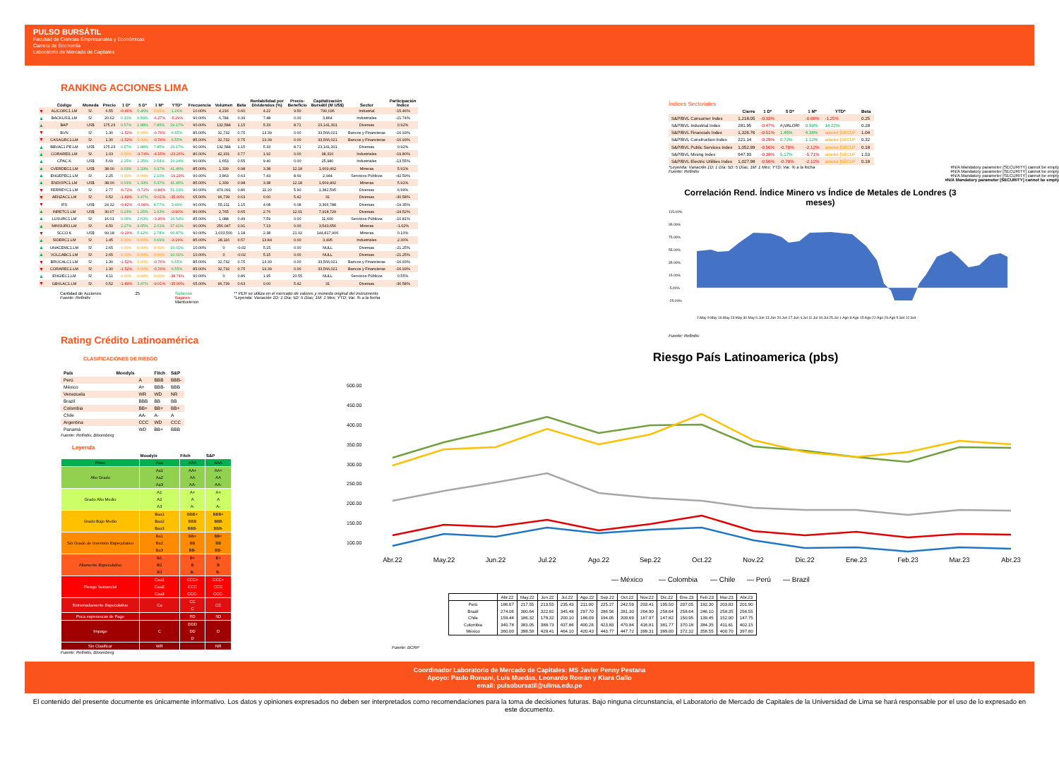PULSO BURSÁTIL
Facultad de Ciencias Empresariales y Económicas
Carrera de Economía
Laboratorio de Mercado de Capitales
RANKING ACCIONES LIMA
| | Código | Moneda | Precio | 1 D* | 5 D* | 1 M* | YTD* | Frecuencia | Volumen | Beta | Rentabilidad por Dividendos (%) | Precio- Beneficio | Capitalización Bursátil (M US$) | Sector | Participación Índice |
| --- | --- | --- | --- | --- | --- | --- | --- | --- | --- | --- | --- | --- | --- | --- | --- |
| ▼ | ALICORC1.LM | S/. | 6.55 | -0.46% | 0.46% | 0.00% | 1.26% | 10.00% | 4,216 | 0.60 | 4.22 | 9.50 | 790,036 | Industrial | -15.46% |
| ▲ | BACKUSI1.LM | S/. | 20.62 | 0.10% | 0.59% | -6.27% | -5.29% | 90.00% | 6,784 | 0.39 | 7.48 | 0.00 | 3,864 | Industriales | -21.74% |
| ▲ | BAP | US$ | 175.23 | 0.57% | 1.88% | 7.85% | 29.17% | 90.00% | 132,584 | 1.15 | 5.33 | 8.71 | 23,141,301 | Diversas | 0.92% |
| ▼ | BVN | S/. | 1.30 | -1.52% | 0.00% | -0.76% | 6.55% | 85.00% | 32,732 | 0.75 | 13.39 | 0.00 | 33,566,021 | Bancos y Financieras | -16.93% |
| ▼ | CASAGRC1.LM | S/. | 1.30 | -1.52% | 0.00% | -0.76% | 6.55% | 85.00% | 32,732 | 0.75 | 13.39 | 0.00 | 33,566,021 | Bancos y Financieras | -16.93% |
| ▲ | BBVAC1 PE.LM | US$ | 175.23 | 0.57% | 1.88% | 7.85% | 29.17% | 90.00% | 132,584 | 1.15 | 5.33 | 8.71 | 23,141,301 | Diversas | 0.92% |
| ▲ | CORAREI1.LM | S/. | 1.03 | 0.00% | -3.74% | -4.15% | -23.26% | 80.00% | 42,331 | 0.77 | 1.92 | 0.00 | 38,310 | Industriales | -19.80% |
| ▲ | CPAC.K | US$ | 5.69 | 2.15% | 1.25% | 2.54% | 10.24% | 90.00% | 1,653 | 0.55 | 9.40 | 0.00 | 25,980 | Industriales | -13.55% |
| ▲ | CVERDEC1.LM | US$ | 38.00 | 0.03% | 1.33% | 0.37% | 41.46% | 85.00% | 1,339 | 0.98 | 3.38 | 12.18 | 1,609,402 | Mineras | 5.91% |
| ▲ | ENGEPEC1.LM | S/. | 2.25 | 0.00% | 0.00% | 2.10% | -19.23% | 90.00% | 3,863 | 0.63 | 7.43 | 8.69 | 2,944 | Servicios Públicos | -42.59% |
| ▲ | ENDISPC1.LM | US$ | 38.00 | 0.03% | 1.33% | 0.37% | 41.46% | 85.00% | 1,339 | 0.98 | 3.38 | 12.18 | 1,609,402 | Mineras | 5.91% |
| ▼ | FERREYC1.LM | S/. | 2.77 | -0.72% | -0.72% | -0.84% | 51.13% | 90.00% | 479,091 | 0.86 | 11.20 | 5.90 | 1,382,595 | Diversas | 6.99% |
| ▼ | AENZAC1.LM | S/. | 0.52 | -1.89% | 3.47% | -9.01% | -35.00% | 65.00% | 96,739 | 0.63 | 0.00 | 5.42 | 31 | Diversas | -30.58% |
| ▼ | IFS | US$ | 24.32 | -0.82% | -0.08% | 8.77% | 3.49% | 90.00% | 55,211 | 1.15 | 4.08 | 6.08 | 3,366,788 | Diversas | -19.35% |
| ▲ | INRETC1.LM | US$ | 30.07 | 0.23% | 1.25% | 1.93% | -3.90% | 80.00% | 2,765 | 0.65 | 2.76 | 12.01 | 7,918,729 | Diversas | -24.52% |
| ▲ | LUSURC1.LM | S/. | 16.01 | 0.06% | 2.63% | -3.26% | 16.54% | 85.00% | 1,088 | 0.49 | 7.59 | 0.00 | 11,600 | Servicios Públicos | -10.81% |
| ▲ | MINSURI1.LM | S/. | 4.50 | 2.27% | 4.65% | 2.01% | 37.91% | 90.00% | 256,047 | 0.91 | 7.13 | 0.00 | 3,543,656 | Mineras | -1.62% |
| ▼ | SCCO.K | US$ | 99.18 | -0.29% | 5.12% | 2.78% | 66.87% | 90.00% | 1,033,500 | 1.18 | 2.38 | 21.02 | 144,817,906 | Mineras | 0.10% |
| ▲ | SIDERC1.LM | S/. | 1.45 | 0.00% | 0.00% | 0.69% | -3.19% | 85.00% | 28,116 | 0.57 | 13.84 | 0.00 | 3,495 | Industriales | 2.30% |
| ▲ | UNACEMC1.LM | S/. | 2.65 | 0.00% | 0.00% | 0.00% | 10.01% | 10.00% | 0 | -0.02 | 5.15 | 0.00 | NULL | Diversas | -21.25% |
| ▲ | VOLCABC1.LM | S/. | 2.65 | 0.00% | 0.00% | 0.00% | 10.01% | 10.00% | 0 | -0.02 | 5.15 | 0.00 | NULL | Diversas | -21.25% |
| ▼ | BROCALC1.LM | S/. | 1.30 | -1.52% | 0.00% | -0.76% | 6.55% | 85.00% | 32,732 | 0.75 | 13.39 | 0.00 | 33,566,021 | Bancos y Financieras | -16.93% |
| ▼ | CORAREC1.LM | S/. | 1.30 | -1.52% | 0.00% | -0.76% | 6.55% | 85.00% | 32,732 | 0.75 | 13.39 | 0.00 | 33,566,021 | Bancos y Financieras | -16.93% |
| ▲ | ENGIEC1.LM | S/. | 4.11 | 0.00% | 0.00% | 0.00% | -38.74% | 90.00% | 0 | 0.86 | 1.95 | 20.55 | NULL | Servicios Públicos | 0.55% |
| ▼ | GBVLAC1.LM | S/. | 0.52 | -1.89% | 3.47% | -9.01% | -35.00% | 65.00% | 96,739 | 0.63 | 0.00 | 5.42 | 31 | Diversas | -30.58% |
Cantidad de Acciones: 25
Fuente: Refinitiv
Subieron
Bajaron
Mantuvieron
** PER se utiliza en el mercado de valores y moneda original del instrumento
*Leyenda: Variación 1D: 1 Día; 5D: 5 Días; 1M: 1 Mes; YTD; Var. % a la fecha
Índices Sectoriales
| | Cierre | 1 D* | 5 D* | 1 M* | YTD* | Beta |
| --- | --- | --- | --- | --- | --- | --- |
| S&P/BVL Consumer Index | 1,218.05 | -0.33% | | -0.06% | -1.25% | 0.25 |
| S&P/BVL Industrial Index | 281.95 | -0.47% | #¡VALOR! | 0.93% | 14.22% | 0.28 |
| S&P/BVL Financials Index | 1,326.76 | -0.51% | 1.45% | 4.36% | ameter [SECUF | 1.04 |
| S&P/BVL Construction Index | 221.14 | -0.29% | 0.72% | 1.12% | ameter [SECUF | 0.32 |
| S&P/BVL Public Services Index | 1,052.99 | -0.56% | -0.70% | -2.12% | ameter [SECUF | 0.18 |
| S&P/BVL Mining Index | 647.93 | -0.38% | 5.17% | -5.71% | ameter [SECUF | 1.53 |
| S&P/BVL Electric Utilities Index | 1,027.98 | -0.56% | -0.70% | -2.12% | ameter [SECUF | 0.18 |
*Leyenda: Variación 1D: 1 Día; 5D: 5 Días; 1M: 1 Mes; YTD; Var. % a la fecha
Fuente: Refinitiv
#N/A Mandatory parameter [SECURITY] cannot be empty
#N/A Mandatory parameter [SECURITY] cannot be empty
#N/A Mandatory parameter [SECURITY] cannot be empty
#N/A Mandatory parameter [SECURITY] cannot be empty
Correlación Rend. Índice Minero vs Índice de Metales de Londres (3 meses)
115.00%
95.00%
75.00%
55.00%
35.00%
15.00%
-5.00%
-25.00%
2.May 9.May 16.May 23.May 30.May 6.Jun 13.Jun 20.Jun 27.Jun 4.Jul 11.Jul 18.Jul 25.Jul 1.Ago 8.Ago 15.Ago 22.Ago 29.Ago 5.Set 12.Set
Fuente: Refinitiv
Rating Crédito Latinoamérica
CLASIFICACIONES DE RIESGO
| País | Moody/s | Fitch | S&P |
| --- | --- | --- | --- |
| Perú | A | BBB | BBB- |
| México | A+ | BBB- | BBB |
| Venezuela | WR | WD | NR |
| Brazil | BBB | BB | BB |
| Colombia | BB+ | BB+ | BB+ |
| Chile | AA- | A- | A |
| Argentina | CCC | WD | CCC |
| Panamá | WD | BB+ | BBB |
Fuente: Refinitiv, Bloomberg
Leyenda
| | Moody/s | Fitch | S&P |
| --- | --- | --- | --- |
| Prime | Aaa | AAA | AAA |
| Alto Grado | Aa1 Aa2 Aa3 | AA+ AA AA- | AA+ AA AA- |
| Grado Alto Medio | A1 A2 A3 | A+ A A- | A+ A A- |
| Grado Bajo Medio | Baa1 Baa2 Baa3 | BBB+ BBB BBB- | BBB+ BBB BBB- |
| Sin Grado de Inversión Especulativo | Ba1 Ba2 Ba3 | BB+ BB BB- | BB+ BB BB- |
| Altamente Especulativo | B1 B2 B3 | B+ B B- | B+ B B- |
| Riesgo Sustancial | Caa1 Caa2 Caa3 | CCC+ CCC CCC- | CCC+ CCC CCC- |
| Extremadamente Especulativo | Ca | CC C | CC |
| Poca esperanzas de Pago | | RD | SD |
| Impago | C | DDD DD D | D |
| Sin Clasificar | WR | | NR |
Fuente: Refinitiv, Bloomberg
Riesgo País Latinoamerica (pbs)
500.00
450.00
400.00
350.00
300.00
250.00
200.00
150.00
100.00
Abr.22
May.22
Jun.22
Jul.22
Ago.22
Sep.22
Oct.22
Nov.22
Dic.22
Ene.23
Feb.23
Mar.23
Abr.23
— México
— Colombia
— Chile
— Perú
— Brazil
| | Abr.22 | May.22 | Jun.22 | Jul.22 | Ago.22 | Sep.22 | Oct.22 | Nov.22 | Dic.22 | Ene.23 | Feb.23 | Mar.23 | Abr.23 |
| --- | --- | --- | --- | --- | --- | --- | --- | --- | --- | --- | --- | --- | --- |
| Perú | 186.67 | 217.55 | 213.55 | 235.43 | 211.00 | 225.27 | 242.59 | 203.41 | 195.50 | 207.05 | 192.30 | 203.83 | 201.90 |
| Brazil | 274.06 | 300.64 | 322.82 | 345.48 | 297.70 | 286.56 | 281.30 | 264.90 | 258.64 | 258.64 | 246.10 | 258.35 | 256.55 |
| Chile | 159.44 | 186.32 | 179.32 | 200.10 | 186.09 | 194.05 | 200.69 | 167.97 | 147.82 | 150.95 | 139.45 | 152.00 | 147.75 |
| Colombia | 340.78 | 383.05 | 388.73 | 437.86 | 400.26 | 423.83 | 470.84 | 416.81 | 381.77 | 370.18 | 384.35 | 411.61 | 402.15 |
| México | 360.00 | 398.59 | 428.41 | 464.10 | 420.43 | 443.77 | 447.72 | 399.31 | 389.00 | 372.32 | 358.55 | 400.70 | 397.60 |
Fuente: BCRP
Coordinador Laboratorio de Mercado de Capitales: MS Javier Penny Pestana
Apoyo: Paulo Romani, Luis Muedas, Leonardo Román y Kiara Gallo
email: pulsobursatil@ulima.edu.pe
El contenido del presente documente es únicamente informativo. Los datos y opiniones expresados no deben ser interpretados como recomendaciones para la toma de decisiones futuras. Bajo ninguna circunstancia, el Laboratorio de Mercado de Capitales de la Universidad de Lima se hará responsable por el uso de lo expresado en este documento.